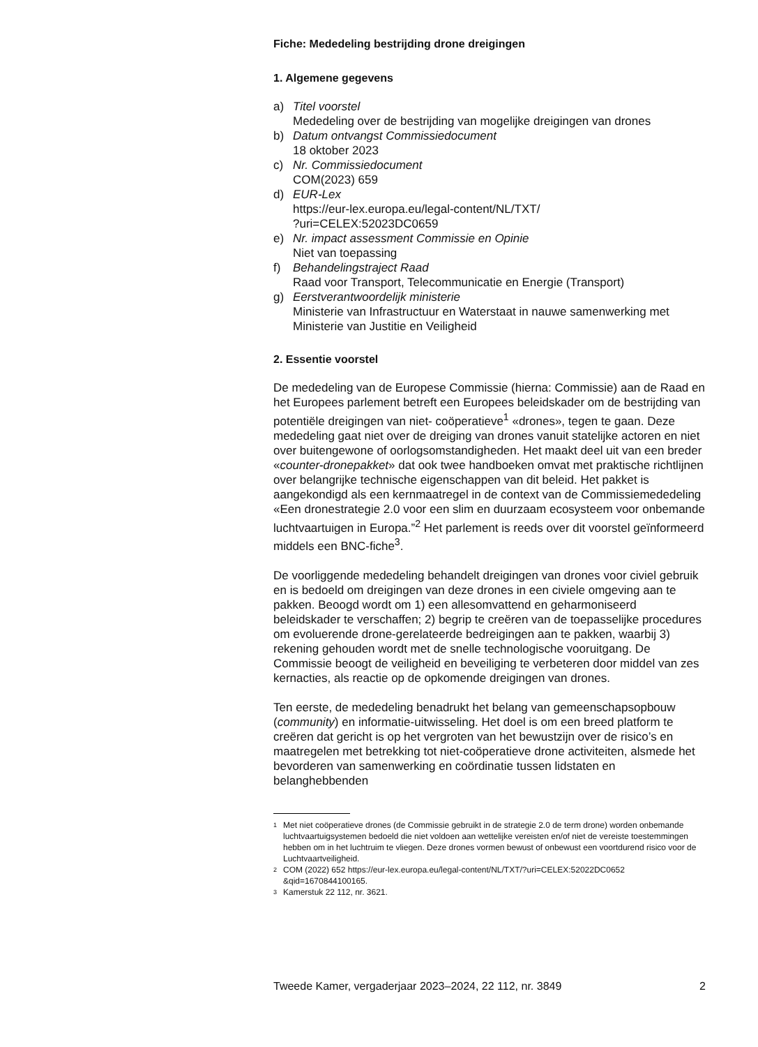Fiche: Mededeling bestrijding drone dreigingen
1. Algemene gegevens
a) Titel voorstel
Mededeling over de bestrijding van mogelijke dreigingen van drones
b) Datum ontvangst Commissiedocument
18 oktober 2023
c) Nr. Commissiedocument
COM(2023) 659
d) EUR-Lex
https://eur-lex.europa.eu/legal-content/NL/TXT/
?uri=CELEX:52023DC0659
e) Nr. impact assessment Commissie en Opinie
Niet van toepassing
f) Behandelingstraject Raad
Raad voor Transport, Telecommunicatie en Energie (Transport)
g) Eerstverantwoordelijk ministerie
Ministerie van Infrastructuur en Waterstaat in nauwe samenwerking met Ministerie van Justitie en Veiligheid
2. Essentie voorstel
De mededeling van de Europese Commissie (hierna: Commissie) aan de Raad en het Europees parlement betreft een Europees beleidskader om de bestrijding van potentiële dreigingen van niet- coöperatieve<sup>1</sup> «drones», tegen te gaan. Deze mededeling gaat niet over de dreiging van drones vanuit statelijke actoren en niet over buitengewone of oorlogsomstandigheden. Het maakt deel uit van een breder «counter-dronepakket» dat ook twee handboeken omvat met praktische richtlijnen over belangrijke technische eigenschappen van dit beleid. Het pakket is aangekondigd als een kernmaatregel in de context van de Commissiemededeling «Een dronestrategie 2.0 voor een slim en duurzaam ecosysteem voor onbemande luchtvaartuigen in Europa.”<sup>2</sup> Het parlement is reeds over dit voorstel geïnformeerd middels een BNC-fiche<sup>3</sup>.
De voorliggende mededeling behandelt dreigingen van drones voor civiel gebruik en is bedoeld om dreigingen van deze drones in een civiele omgeving aan te pakken. Beoogd wordt om 1) een allesomvattend en geharmoniseerd beleidskader te verschaffen; 2) begrip te creëren van de toepasselijke procedures om evoluerende drone-gerelateerde bedreigingen aan te pakken, waarbij 3) rekening gehouden wordt met de snelle technologische vooruitgang. De Commissie beoogt de veiligheid en beveiliging te verbeteren door middel van zes kernacties, als reactie op de opkomende dreigingen van drones.
Ten eerste, de mededeling benadrukt het belang van gemeenschapsopbouw (community) en informatie-uitwisseling. Het doel is om een breed platform te creëren dat gericht is op het vergroten van het bewustzijn over de risico’s en maatregelen met betrekking tot niet-coöperatieve drone activiteiten, alsmede het bevorderen van samenwerking en coördinatie tussen lidstaten en belanghebbenden
1 Met niet coöperatieve drones (de Commissie gebruikt in de strategie 2.0 de term drone) worden onbemande luchtvaartuigsystemen bedoeld die niet voldoen aan wettelijke vereisten en/of niet de vereiste toestemmingen hebben om in het luchtruim te vliegen. Deze drones vormen bewust of onbewust een voortdurend risico voor de Luchtvaartveiligheid.
2 COM (2022) 652 https://eur-lex.europa.eu/legal-content/NL/TXT/?uri=CELEX:52022DC0652 &qid=1670844100165.
3 Kamerstuk 22 112, nr. 3621.
Tweede Kamer, vergaderjaar 2023–2024, 22 112, nr. 3849 2